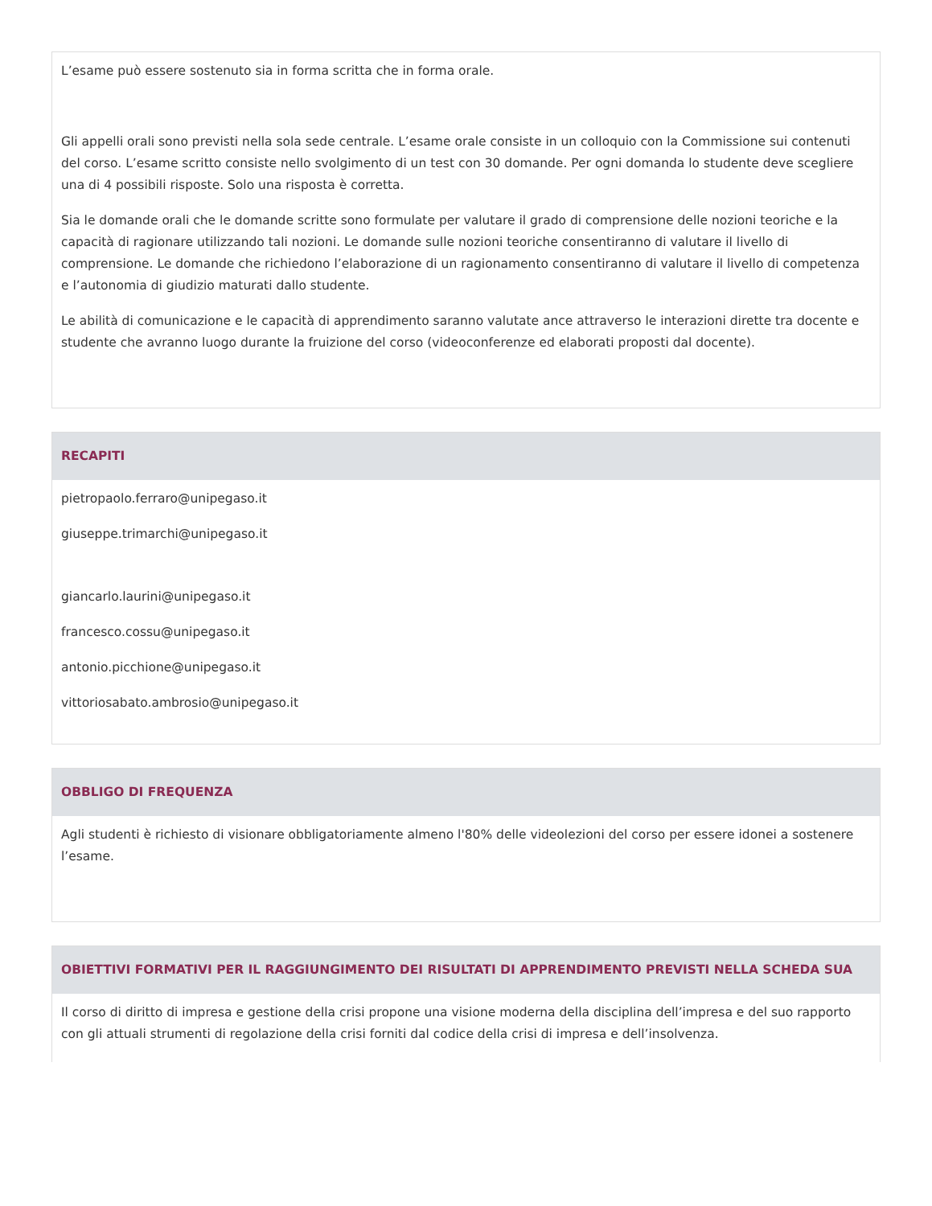L’esame può essere sostenuto sia in forma scritta che in forma orale.
Gli appelli orali sono previsti nella sola sede centrale. L’esame orale consiste in un colloquio con la Commissione sui contenuti del corso. L’esame scritto consiste nello svolgimento di un test con 30 domande. Per ogni domanda lo studente deve scegliere una di 4 possibili risposte. Solo una risposta è corretta.
Sia le domande orali che le domande scritte sono formulate per valutare il grado di comprensione delle nozioni teoriche e la capacità di ragionare utilizzando tali nozioni. Le domande sulle nozioni teoriche consentiranno di valutare il livello di comprensione. Le domande che richiedono l’elaborazione di un ragionamento consentiranno di valutare il livello di competenza e l’autonomia di giudizio maturati dallo studente.
Le abilità di comunicazione e le capacità di apprendimento saranno valutate ance attraverso le interazioni dirette tra docente e studente che avranno luogo durante la fruizione del corso (videoconferenze ed elaborati proposti dal docente).
RECAPITI
pietropaolo.ferraro@unipegaso.it
giuseppe.trimarchi@unipegaso.it
giancarlo.laurini@unipegaso.it
francesco.cossu@unipegaso.it
antonio.picchione@unipegaso.it
vittoriosabato.ambrosio@unipegaso.it
OBBLIGO DI FREQUENZA
Agli studenti è richiesto di visionare obbligatoriamente almeno l'80% delle videolezioni del corso per essere idonei a sostenere l’esame.
OBIETTIVI FORMATIVI PER IL RAGGIUNGIMENTO DEI RISULTATI DI APPRENDIMENTO PREVISTI NELLA SCHEDA SUA
Il corso di diritto di impresa e gestione della crisi propone una visione moderna della disciplina dell’impresa e del suo rapporto con gli attuali strumenti di regolazione della crisi forniti dal codice della crisi di impresa e dell’insolvenza.